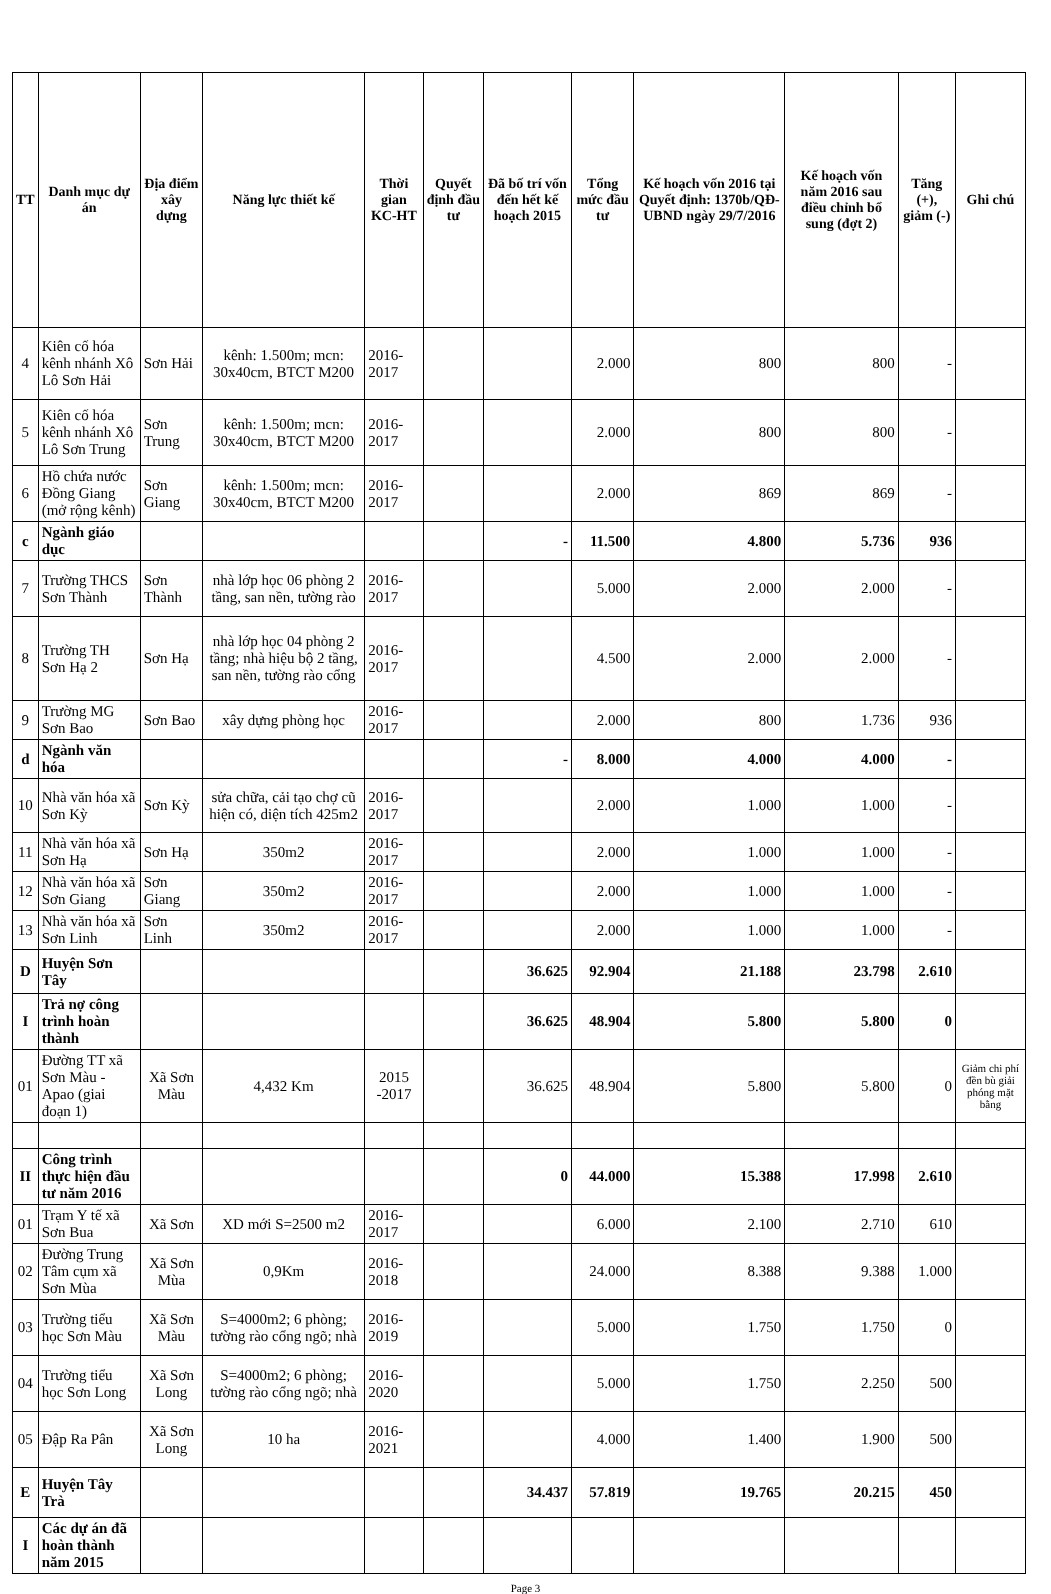| TT | Danh mục dự án | Địa điểm xây dựng | Năng lực thiết kế | Thời gian KC-HT | Quyết định đầu tư | Đã bố trí vốn đến hết kế hoạch 2015 | Tổng mức đầu tư | Kế hoạch vốn 2016 tại Quyết định: 1370b/QĐ-UBND ngày 29/7/2016 | Kế hoạch vốn năm 2016 sau điều chỉnh bổ sung (đợt 2) | Tăng (+), giảm (-) | Ghi chú |
| --- | --- | --- | --- | --- | --- | --- | --- | --- | --- | --- | --- |
| 4 | Kiên cố hóa kênh nhánh Xô Lô Sơn Hải | Sơn Hải | kênh: 1.500m; mcn: 30x40cm, BTCT M200 | 2016-2017 | | | 2.000 | 800 | 800 | - | |
| 5 | Kiên cố hóa kênh nhánh Xô Lô Sơn Trung | Sơn Trung | kênh: 1.500m; mcn: 30x40cm, BTCT M200 | 2016-2017 | | | 2.000 | 800 | 800 | - | |
| 6 | Hồ chứa nước Đồng Giang (mở rộng kênh) | Sơn Giang | kênh: 1.500m; mcn: 30x40cm, BTCT M200 | 2016-2017 | | | 2.000 | 869 | 869 | - | |
| c | Ngành giáo dục | | | | | - | 11.500 | 4.800 | 5.736 | 936 | |
| 7 | Trường THCS Sơn Thành | Sơn Thành | nhà lớp học 06 phòng 2 tầng, san nền, tường rào | 2016-2017 | | | 5.000 | 2.000 | 2.000 | - | |
| 8 | Trường TH Sơn Hạ 2 | Sơn Hạ | nhà lớp học 04 phòng 2 tầng; nhà hiệu bộ 2 tầng, san nền, tường rào cổng | 2016-2017 | | | 4.500 | 2.000 | 2.000 | - | |
| 9 | Trường MG Sơn Bao | Sơn Bao | xây dựng phòng học | 2016-2017 | | | 2.000 | 800 | 1.736 | 936 | |
| d | Ngành văn hóa | | | | | - | 8.000 | 4.000 | 4.000 | - | |
| 10 | Nhà văn hóa xã Sơn Kỳ | Sơn Kỳ | sửa chữa, cải tạo chợ cũ hiện có, diện tích 425m2 | 2016-2017 | | | 2.000 | 1.000 | 1.000 | - | |
| 11 | Nhà văn hóa xã Sơn Hạ | Sơn Hạ | 350m2 | 2016-2017 | | | 2.000 | 1.000 | 1.000 | - | |
| 12 | Nhà văn hóa xã Sơn Giang | Sơn Giang | 350m2 | 2016-2017 | | | 2.000 | 1.000 | 1.000 | - | |
| 13 | Nhà văn hóa xã Sơn Linh | Sơn Linh | 350m2 | 2016-2017 | | | 2.000 | 1.000 | 1.000 | - | |
| D | Huyện Sơn Tây | | | | | 36.625 | 92.904 | 21.188 | 23.798 | 2.610 | |
| I | Trả nợ công trình hoàn thành | | | | | 36.625 | 48.904 | 5.800 | 5.800 | 0 | |
| 01 | Đường TT xã Sơn Màu - Apao (giai đoạn 1) | Xã Sơn Màu | 4,432 Km | 2015 -2017 | | 36.625 | 48.904 | 5.800 | 5.800 | 0 | Giảm chi phí đền bù giải phóng mặt bằng |
| II | Công trình thực hiện đầu tư năm 2016 | | | | | 0 | 44.000 | 15.388 | 17.998 | 2.610 | |
| 01 | Trạm Y tế xã Sơn Bua | Xã Sơn | XD mới S=2500 m2 | 2016-2017 | | | 6.000 | 2.100 | 2.710 | 610 | |
| 02 | Đường Trung Tâm cụm xã Sơn Mùa | Xã Sơn Mùa | 0,9Km | 2016-2018 | | | 24.000 | 8.388 | 9.388 | 1.000 | |
| 03 | Trường tiểu học Sơn Màu | Xã Sơn Màu | S=4000m2; 6 phòng; tường rào cổng ngõ; nhà | 2016-2019 | | | 5.000 | 1.750 | 1.750 | 0 | |
| 04 | Trường tiểu học Sơn Long | Xã Sơn Long | S=4000m2; 6 phòng; tường rào cổng ngõ; nhà | 2016-2020 | | | 5.000 | 1.750 | 2.250 | 500 | |
| 05 | Đập Ra Pân | Xã Sơn Long | 10 ha | 2016-2021 | | | 4.000 | 1.400 | 1.900 | 500 | |
| E | Huyện Tây Trà | | | | | 34.437 | 57.819 | 19.765 | 20.215 | 450 | |
| I | Các dự án đã hoàn thành năm 2015 | | | | | | | | | | |
Page 3